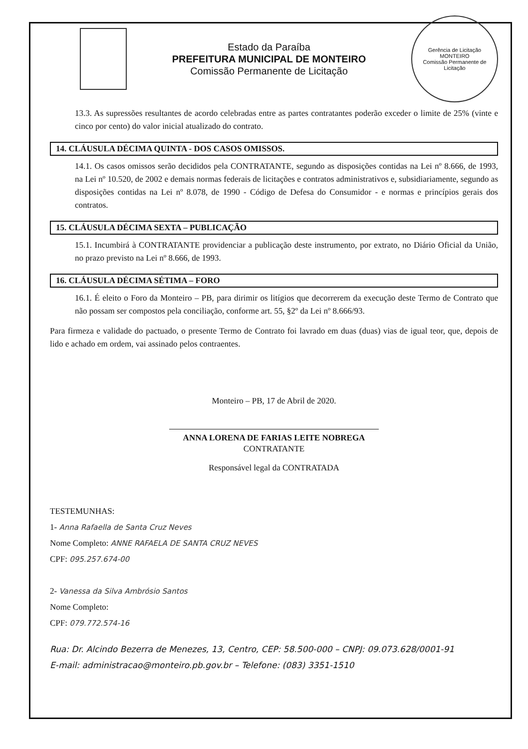Estado da Paraíba
PREFEITURA MUNICIPAL DE MONTEIRO
Comissão Permanente de Licitação
Gerência de Licitação
MONTEIRO
Comissão Permanente de Licitação
13.3. As supressões resultantes de acordo celebradas entre as partes contratantes poderão exceder o limite de 25% (vinte e cinco por cento) do valor inicial atualizado do contrato.
14. CLÁUSULA DÉCIMA QUINTA - DOS CASOS OMISSOS.
14.1. Os casos omissos serão decididos pela CONTRATANTE, segundo as disposições contidas na Lei nº 8.666, de 1993, na Lei nº 10.520, de 2002 e demais normas federais de licitações e contratos administrativos e, subsidiariamente, segundo as disposições contidas na Lei nº 8.078, de 1990 - Código de Defesa do Consumidor - e normas e princípios gerais dos contratos.
15. CLÁUSULA DÉCIMA SEXTA – PUBLICAÇÃO
15.1. Incumbirá à CONTRATANTE providenciar a publicação deste instrumento, por extrato, no Diário Oficial da União, no prazo previsto na Lei nº 8.666, de 1993.
16. CLÁUSULA DÉCIMA SÉTIMA – FORO
16.1. É eleito o Foro da Monteiro – PB, para dirimir os litígios que decorrerem da execução deste Termo de Contrato que não possam ser compostos pela conciliação, conforme art. 55, §2º da Lei nº 8.666/93.
Para firmeza e validade do pactuado, o presente Termo de Contrato foi lavrado em duas (duas) vias de igual teor, que, depois de lido e achado em ordem, vai assinado pelos contraentes.
Monteiro – PB, 17 de Abril de 2020.
ANNA LORENA DE FARIAS LEITE NOBREGA
CONTRATANTE
Responsável legal da CONTRATADA
TESTEMUNHAS:
1- Anna Rafaella de Santa Cruz Neves
Nome Completo: ANNE RAFAELA DE SANTA CRUZ NEVES
CPF: 095.257.674-00
2- Vanessa da Silva Ambrósio Santos
Nome Completo:
CPF: 079.772.574-16
Rua: Dr. Alcindo Bezerra de Menezes, 13, Centro, CEP: 58.500-000 – CNPJ: 09.073.628/0001-91
E-mail: administracao@monteiro.pb.gov.br – Telefone: (083) 3351-1510